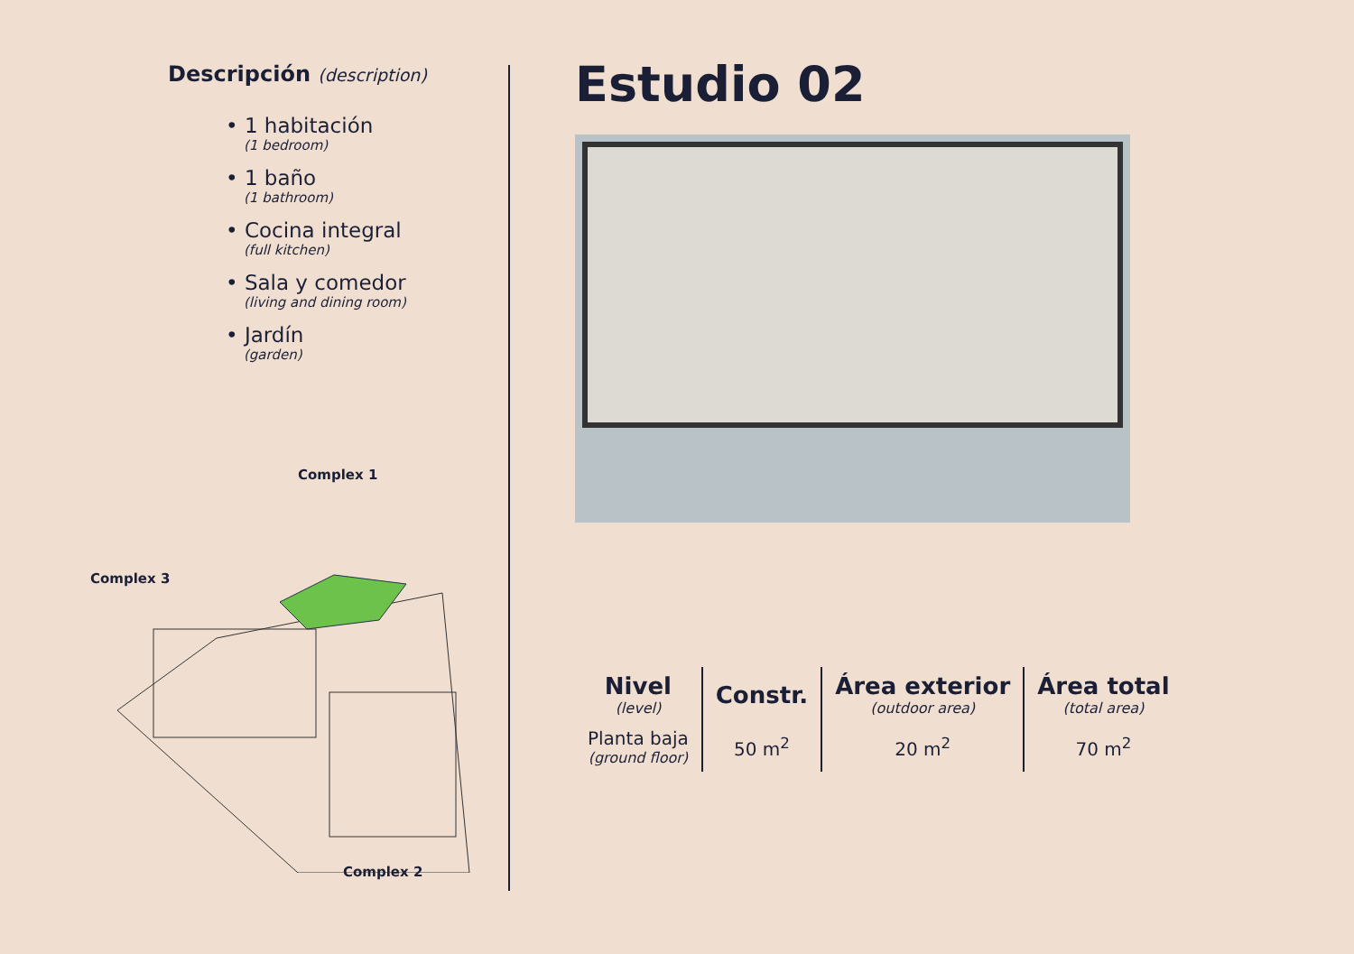Descripción (description)
• 1 habitación
(1 bedroom)
• 1 baño
(1 bathroom)
• Cocina integral
(full kitchen)
• Sala y comedor
(living and dining room)
• Jardín
(garden)
Complex 1
Complex 3
Complex 2
Estudio 02
| Nivel (level) | Constr. | Área exterior (outdoor area) | Área total (total area) |
| --- | --- | --- | --- |
| Planta baja (ground floor) | 50 m<sup>2</sup> | 20 m<sup>2</sup> | 70 m<sup>2</sup> |